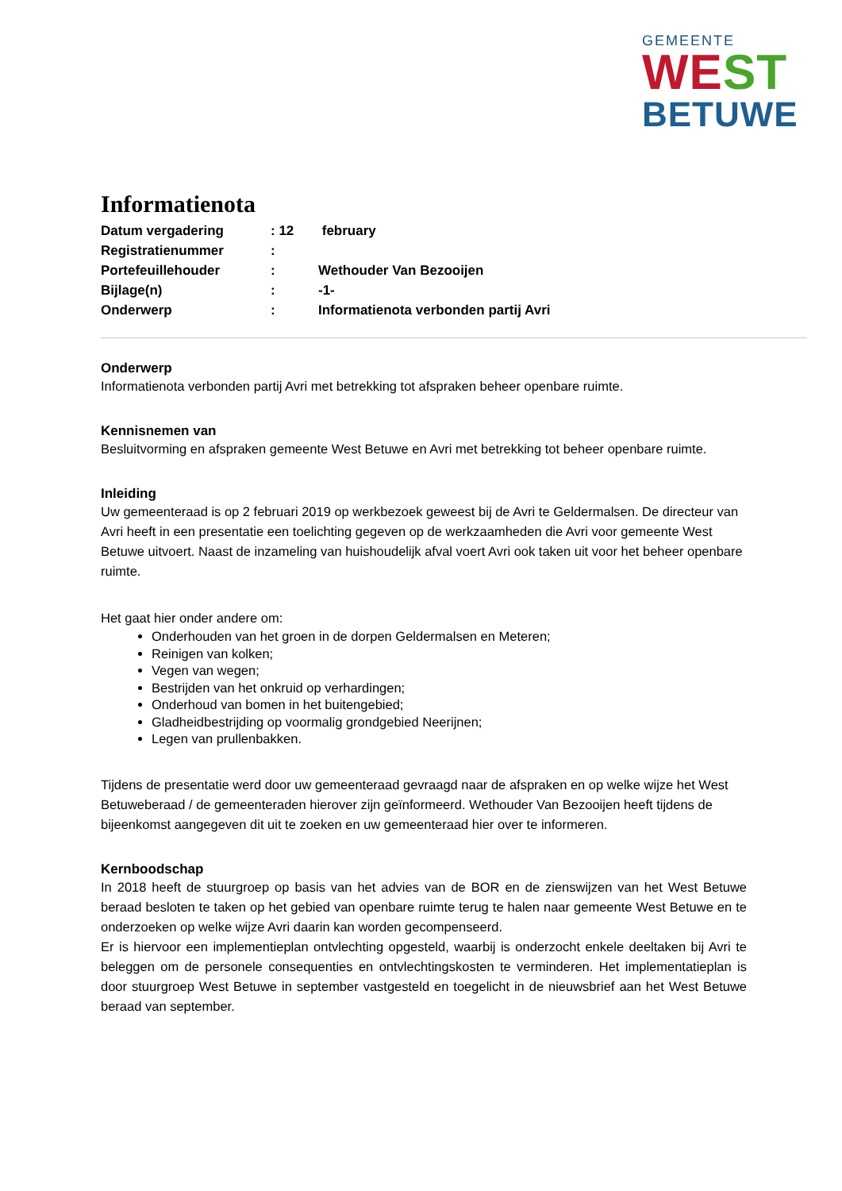GEMEENTE
WEST
BETUWE
Informatienota
Datum vergadering: 12 february
Registratienummer:
Portefeuillehouder: Wethouder Van Bezooijen
Bijlage(n): -1-
Onderwerp: Informatienota verbonden partij Avri
Onderwerp
Informatienota verbonden partij Avri met betrekking tot afspraken beheer openbare ruimte.
Kennisnemen van
Besluitvorming en afspraken gemeente West Betuwe en Avri met betrekking tot beheer openbare ruimte.
Inleiding
Uw gemeenteraad is op 2 februari 2019 op werkbezoek geweest bij de Avri te Geldermalsen. De directeur van Avri heeft in een presentatie een toelichting gegeven op de werkzaamheden die Avri voor gemeente West Betuwe uitvoert. Naast de inzameling van huishoudelijk afval voert Avri ook taken uit voor het beheer openbare ruimte.
Het gaat hier onder andere om:
Onderhouden van het groen in de dorpen Geldermalsen en Meteren;
Reinigen van kolken;
Vegen van wegen;
Bestrijden van het onkruid op verhardingen;
Onderhoud van bomen in het buitengebied;
Gladheidbestrijding op voormalig grondgebied Neerijnen;
Legen van prullenbakken.
Tijdens de presentatie werd door uw gemeenteraad gevraagd naar de afspraken en op welke wijze het West Betuweberaad / de gemeenteraden hierover zijn geïnformeerd. Wethouder Van Bezooijen heeft tijdens de bijeenkomst aangegeven dit uit te zoeken en uw gemeenteraad hier over te informeren.
Kernboodschap
In 2018 heeft de stuurgroep op basis van het advies van de BOR en de zienswijzen van het West Betuwe beraad besloten te taken op het gebied van openbare ruimte terug te halen naar gemeente West Betuwe en te onderzoeken op welke wijze Avri daarin kan worden gecompenseerd.
Er is hiervoor een implementieplan ontvlechting opgesteld, waarbij is onderzocht enkele deeltaken bij Avri te beleggen om de personele consequenties en ontvlechtingskosten te verminderen. Het implementatieplan is door stuurgroep West Betuwe in september vastgesteld en toegelicht in de nieuwsbrief aan het West Betuwe beraad van september.